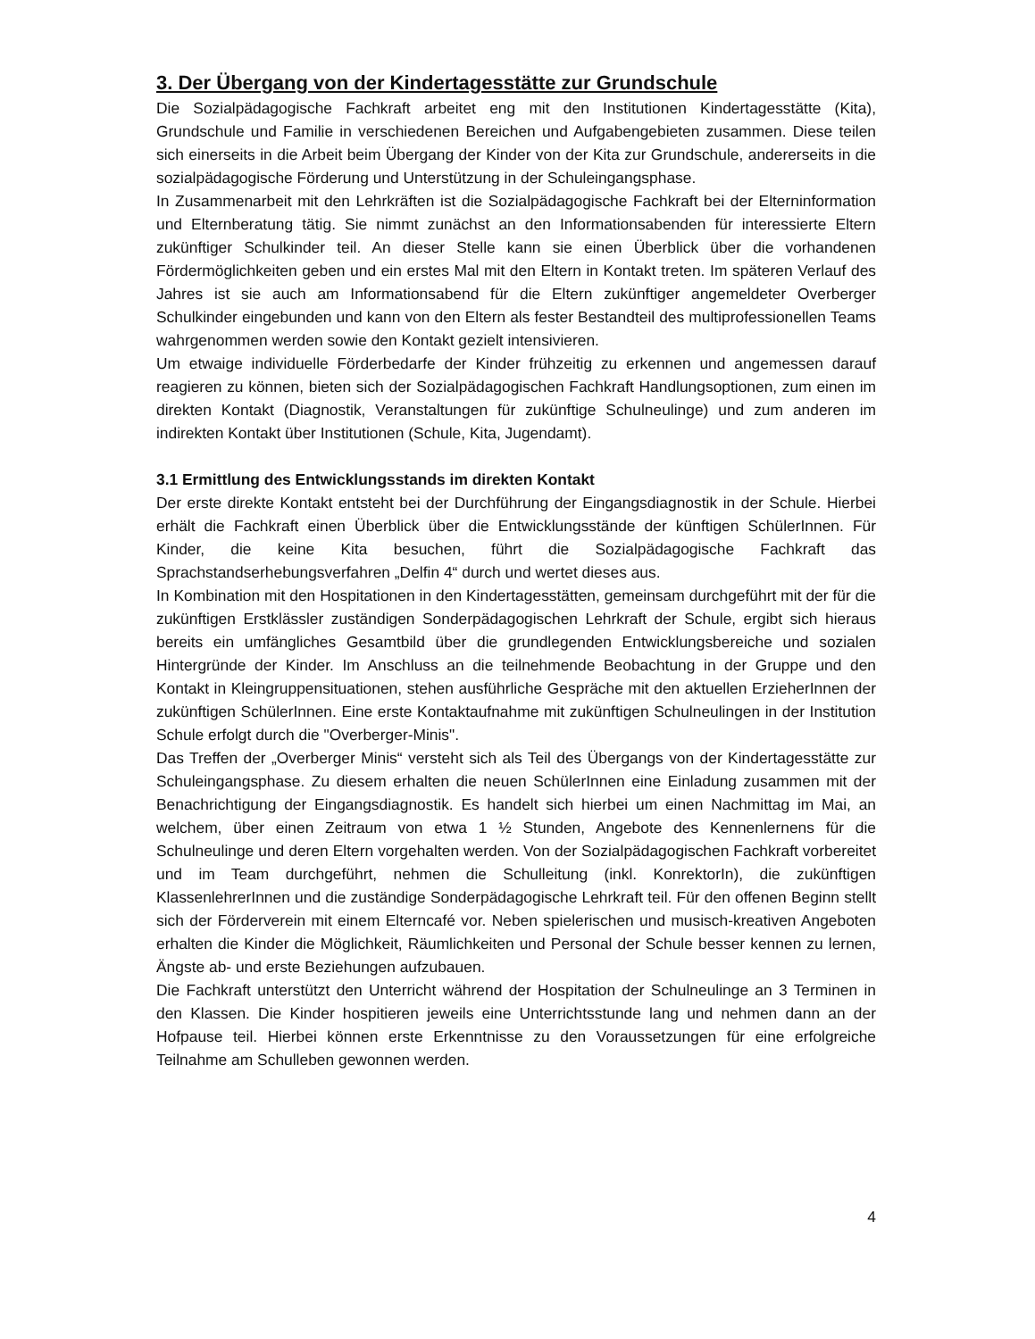3. Der Übergang von der Kindertagesstätte zur Grundschule
Die Sozialpädagogische Fachkraft arbeitet eng mit den Institutionen Kindertagesstätte (Kita), Grundschule und Familie in verschiedenen Bereichen und Aufgabengebieten zusammen. Diese teilen sich einerseits in die Arbeit beim Übergang der Kinder von der Kita zur Grundschule, andererseits in die sozialpädagogische Förderung und Unterstützung in der Schuleingangsphase.
In Zusammenarbeit mit den Lehrkräften ist die Sozialpädagogische Fachkraft bei der Elterninformation und Elternberatung tätig. Sie nimmt zunächst an den Informationsabenden für interessierte Eltern zukünftiger Schulkinder teil. An dieser Stelle kann sie einen Überblick über die vorhandenen Fördermöglichkeiten geben und ein erstes Mal mit den Eltern in Kontakt treten. Im späteren Verlauf des Jahres ist sie auch am Informationsabend für die Eltern zukünftiger angemeldeter Overberger Schulkinder eingebunden und kann von den Eltern als fester Bestandteil des multiprofessionellen Teams wahrgenommen werden sowie den Kontakt gezielt intensivieren.
Um etwaige individuelle Förderbedarfe der Kinder frühzeitig zu erkennen und angemessen darauf reagieren zu können, bieten sich der Sozialpädagogischen Fachkraft Handlungsoptionen, zum einen im direkten Kontakt (Diagnostik, Veranstaltungen für zukünftige Schulneulinge) und zum anderen im indirekten Kontakt über Institutionen (Schule, Kita, Jugendamt).
3.1 Ermittlung des Entwicklungsstands im direkten Kontakt
Der erste direkte Kontakt entsteht bei der Durchführung der Eingangsdiagnostik in der Schule. Hierbei erhält die Fachkraft einen Überblick über die Entwicklungsstände der künftigen SchülerInnen. Für Kinder, die keine Kita besuchen, führt die Sozialpädagogische Fachkraft das Sprachstandserhebungsverfahren „Delfin 4“ durch und wertet dieses aus.
In Kombination mit den Hospitationen in den Kindertagesstätten, gemeinsam durchgeführt mit der für die zukünftigen Erstklässler zuständigen Sonderpädagogischen Lehrkraft der Schule, ergibt sich hieraus bereits ein umfängliches Gesamtbild über die grundlegenden Entwicklungsbereiche und sozialen Hintergründe der Kinder. Im Anschluss an die teilnehmende Beobachtung in der Gruppe und den Kontakt in Kleingruppensituationen, stehen ausführliche Gespräche mit den aktuellen ErzieherInnen der zukünftigen SchülerInnen. Eine erste Kontaktaufnahme mit zukünftigen Schulneulingen in der Institution Schule erfolgt durch die "Overberger-Minis".
Das Treffen der „Overberger Minis“ versteht sich als Teil des Übergangs von der Kindertagesstätte zur Schuleingangsphase. Zu diesem erhalten die neuen SchülerInnen eine Einladung zusammen mit der Benachrichtigung der Eingangsdiagnostik. Es handelt sich hierbei um einen Nachmittag im Mai, an welchem, über einen Zeitraum von etwa 1 ½ Stunden, Angebote des Kennenlernens für die Schulneulinge und deren Eltern vorgehalten werden. Von der Sozialpädagogischen Fachkraft vorbereitet und im Team durchgeführt, nehmen die Schulleitung (inkl. KonrektorIn), die zukünftigen KlassenlehrerInnen und die zuständige Sonderpädagogische Lehrkraft teil. Für den offenen Beginn stellt sich der Förderverein mit einem Elterncafé vor. Neben spielerischen und musisch-kreativen Angeboten erhalten die Kinder die Möglichkeit, Räumlichkeiten und Personal der Schule besser kennen zu lernen, Ängste ab- und erste Beziehungen aufzubauen.
Die Fachkraft unterstützt den Unterricht während der Hospitation der Schulneulinge an 3 Terminen in den Klassen. Die Kinder hospitieren jeweils eine Unterrichtsstunde lang und nehmen dann an der Hofpause teil. Hierbei können erste Erkenntnisse zu den Voraussetzungen für eine erfolgreiche Teilnahme am Schulleben gewonnen werden.
4